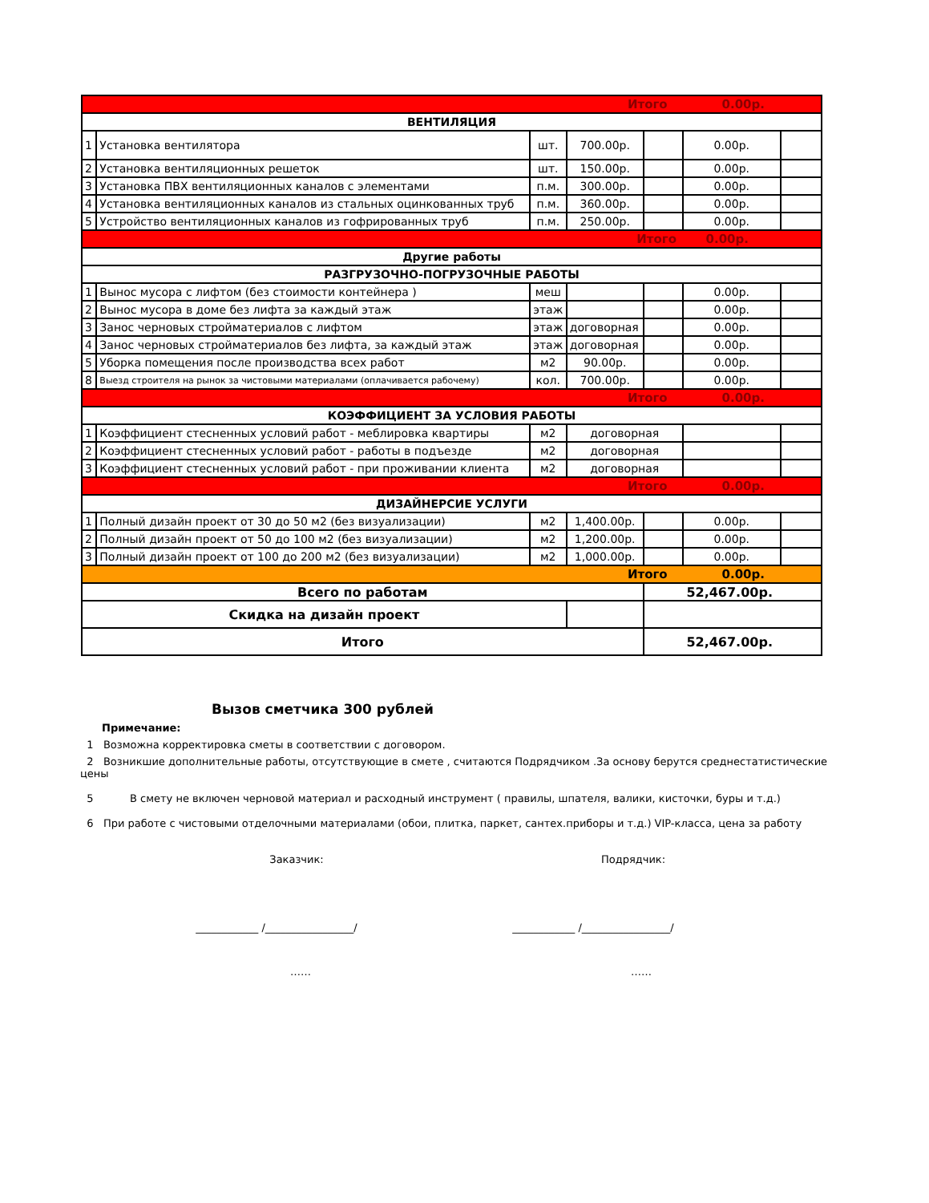| Итого 0.00р. | | | | | | |
| ВЕНТИЛЯЦИЯ | | | | | | |
| 1 | Установка вентилятора | шт. | 700.00р. | | 0.00р. | |
| 2 | Установка вентиляционных решеток | шт. | 150.00р. | | 0.00р. | |
| 3 | Установка ПВХ вентиляционных каналов с элементами | п.м. | 300.00р. | | 0.00р. | |
| 4 | Установка вентиляционных каналов из стальных оцинкованных труб | п.м. | 360.00р. | | 0.00р. | |
| 5 | Устройство вентиляционных каналов из гофрированных труб | п.м. | 250.00р. | | 0.00р. | |
| Итого 0.00р. | | | | | | |
| Другие работы | | | | | | |
| РАЗГРУЗОЧНО-ПОГРУЗОЧНЫЕ РАБОТЫ | | | | | | |
| 1 | Вынос мусора с лифтом (без стоимости контейнера ) | меш | | | 0.00р. | |
| 2 | Вынос мусора в доме без лифта за каждый этаж | этаж | | | 0.00р. | |
| 3 | Занос черновых стройматериалов с лифтом | этаж | договорная | | 0.00р. | |
| 4 | Занос черновых стройматериалов без лифта, за каждый этаж | этаж | договорная | | 0.00р. | |
| 5 | Уборка помещения после производства всех работ | м2 | 90.00р. | | 0.00р. | |
| 8 | Выезд строителя на рынок за чистовыми материалами (оплачивается рабочему) | кол. | 700.00р. | | 0.00р. | |
| Итого 0.00р. | | | | | | |
| КОЭФФИЦИЕНТ ЗА УСЛОВИЯ РАБОТЫ | | | | | | |
| 1 | Коэффициент стесненных условий работ - меблировка квартиры | м2 | договорная | | | |
| 2 | Коэффициент стесненных условий работ - работы в подъезде | м2 | договорная | | | |
| 3 | Коэффициент стесненных условий работ - при проживании клиента | м2 | договорная | | | |
| Итого 0.00р. | | | | | | |
| ДИЗАЙНЕРСИЕ УСЛУГИ | | | | | | |
| 1 | Полный дизайн проект от 30 до 50 м2 (без визуализации) | м2 | 1,400.00р. | | 0.00р. | |
| 2 | Полный дизайн проект от 50 до 100 м2 (без визуализации) | м2 | 1,200.00р. | | 0.00р. | |
| 3 | Полный дизайн проект от 100 до 200 м2 (без визуализации) | м2 | 1,000.00р. | | 0.00р. | |
| Итого 0.00р. | | | | | | |
| Всего по работам | | | | 52,467.00р. | | |
| Скидка на дизайн проект | | | | | | |
| Итого | | | | 52,467.00р. | | |
Вызов сметчика 300 рублей
Примечание:
1 Возможна корректировка сметы в соответствии с договором.
2 Возникшие дополнительные работы, отсутствующие в смете , считаются Подрядчиком .За основу берутся среднестатистические цены
5 В смету не включен черновой материал и расходный инструмент ( правилы, шпателя, валики, кисточки, буры и т.д.)
6 При работе с чистовыми отделочными материалами (обои, плитка, паркет, сантех.приборы и т.д.) VIP-класса, цена за работу
Заказчик: Подрядчик:
____________ /_________________/ ____________ /_________________/
…… ……